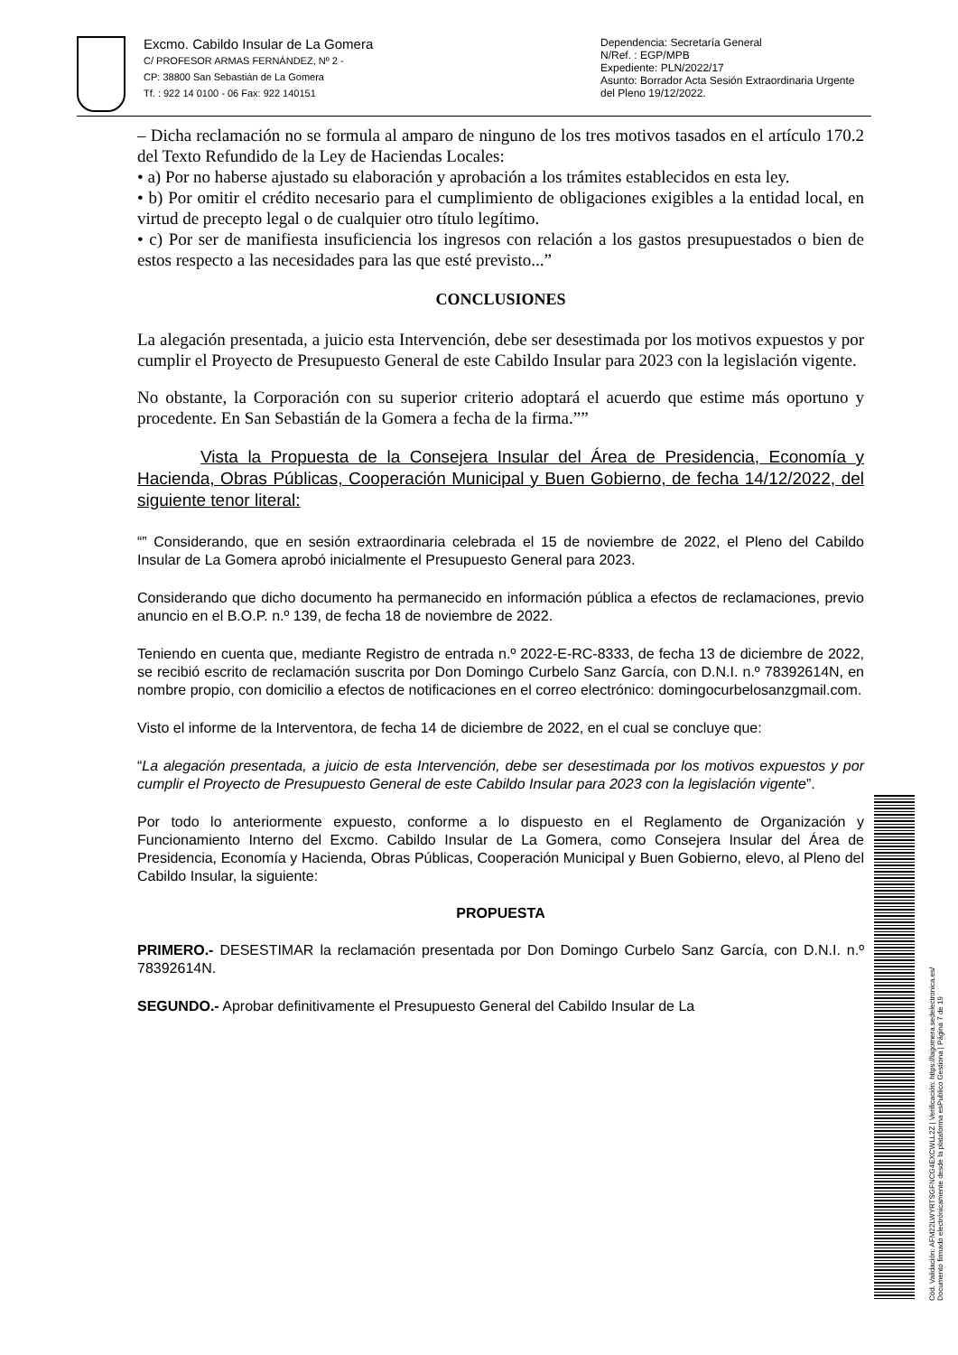Excmo. Cabildo Insular de La Gomera
C/ PROFESOR ARMAS FERNÁNDEZ, Nº 2 -
CP: 38800 San Sebastián de La Gomera
Tf. : 922 14 0100 - 06 Fax: 922 140151
Dependencia: Secretaría General
N/Ref. : EGP/MPB
Expediente: PLN/2022/17
Asunto: Borrador Acta Sesión Extraordinaria Urgente del Pleno 19/12/2022.
– Dicha reclamación no se formula al amparo de ninguno de los tres motivos tasados en el artículo 170.2 del Texto Refundido de la Ley de Haciendas Locales:
• a) Por no haberse ajustado su elaboración y aprobación a los trámites establecidos en esta ley.
• b) Por omitir el crédito necesario para el cumplimiento de obligaciones exigibles a la entidad local, en virtud de precepto legal o de cualquier otro título legítimo.
• c) Por ser de manifiesta insuficiencia los ingresos con relación a los gastos presupuestados o bien de estos respecto a las necesidades para las que esté previsto...”
CONCLUSIONES
La alegación presentada, a juicio esta Intervención, debe ser desestimada por los motivos expuestos y por cumplir el Proyecto de Presupuesto General de este Cabildo Insular para 2023 con la legislación vigente.
No obstante, la Corporación con su superior criterio adoptará el acuerdo que estime más oportuno y procedente. En San Sebastián de la Gomera a fecha de la firma.””
Vista la Propuesta de la Consejera Insular del Área de Presidencia, Economía y Hacienda, Obras Públicas, Cooperación Municipal y Buen Gobierno, de fecha 14/12/2022, del siguiente tenor literal:
“” Considerando, que en sesión extraordinaria celebrada el 15 de noviembre de 2022, el Pleno del Cabildo Insular de La Gomera aprobó inicialmente el Presupuesto General para 2023.
Considerando que dicho documento ha permanecido en información pública a efectos de reclamaciones, previo anuncio en el B.O.P. n.º 139, de fecha 18 de noviembre de 2022.
Teniendo en cuenta que, mediante Registro de entrada n.º 2022-E-RC-8333, de fecha 13 de diciembre de 2022, se recibió escrito de reclamación suscrita por Don Domingo Curbelo Sanz García, con D.N.I. n.º 78392614N, en nombre propio, con domicilio a efectos de notificaciones en el correo electrónico: domingocurbelosanzgmail.com.
Visto el informe de la Interventora, de fecha 14 de diciembre de 2022, en el cual se concluye que:
“La alegación presentada, a juicio de esta Intervención, debe ser desestimada por los motivos expuestos y por cumplir el Proyecto de Presupuesto General de este Cabildo Insular para 2023 con la legislación vigente”.
Por todo lo anteriormente expuesto, conforme a lo dispuesto en el Reglamento de Organización y Funcionamiento Interno del Excmo. Cabildo Insular de La Gomera, como Consejera Insular del Área de Presidencia, Economía y Hacienda, Obras Públicas, Cooperación Municipal y Buen Gobierno, elevo, al Pleno del Cabildo Insular, la siguiente:
PROPUESTA
PRIMERO.- DESESTIMAR la reclamación presentada por Don Domingo Curbelo Sanz García, con D.N.I. n.º 78392614N.
SEGUNDO.- Aprobar definitivamente el Presupuesto General del Cabildo Insular de La
Cód. Validación: AFM22LWYRTSGFNCG4EXCWLL2Z | Verificación: https://lagomera.sedelectronica.es/
Documento firmado electrónicamente desde la plataforma esPublico Gestiona | Página 7 de 19